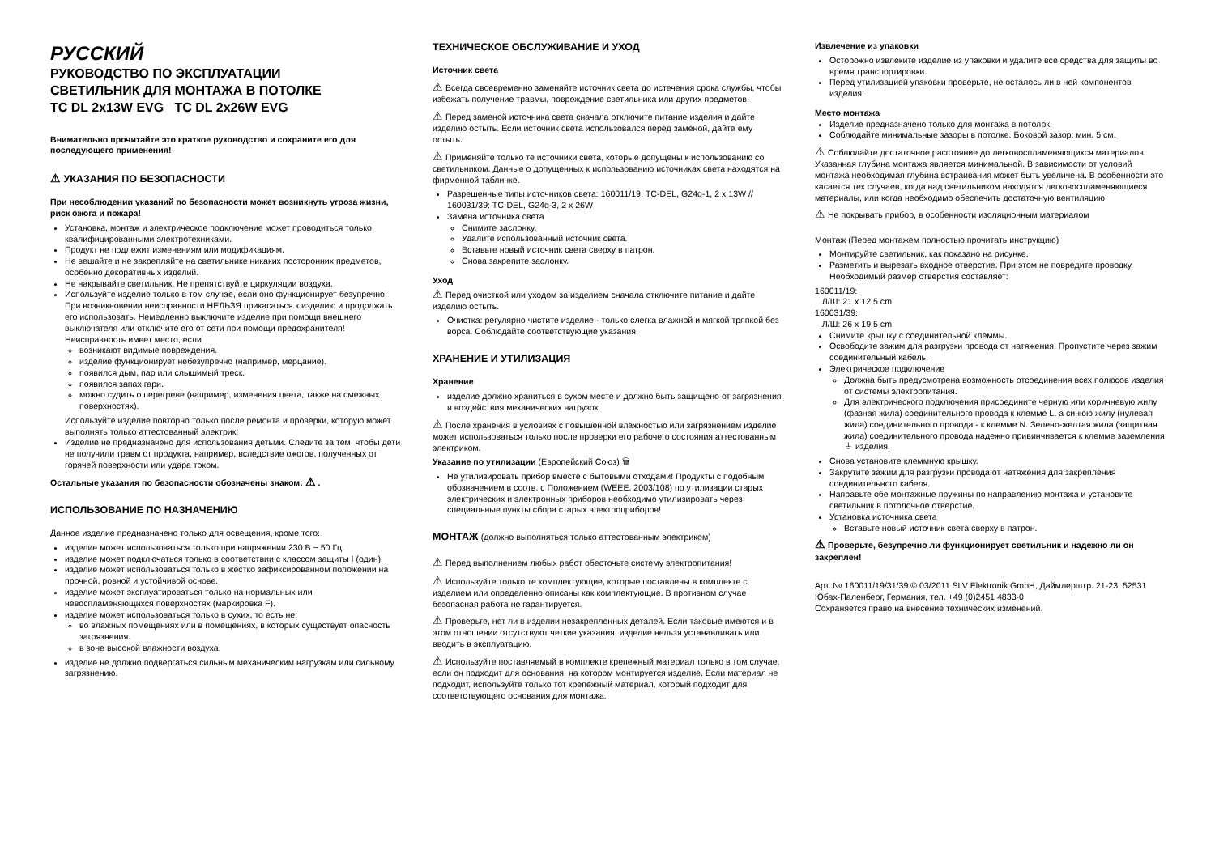РУССКИЙ
РУКОВОДСТВО ПО ЭКСПЛУАТАЦИИ
СВЕТИЛЬНИК ДЛЯ МОНТАЖА В ПОТОЛКЕ
TC DL 2x13W EVG TC DL 2x26W EVG
Внимательно прочитайте это краткое руководство и сохраните его для последующего применения!
⚠ УКАЗАНИЯ ПО БЕЗОПАСНОСТИ
При несоблюдении указаний по безопасности может возникнуть угроза жизни, риск ожога и пожара!
Установка, монтаж и электрическое подключение может проводиться только квалифицированными электротехниками.
Продукт не подлежит изменениям или модификациям.
Не вешайте и не закрепляйте на светильнике никаких посторонних предметов, особенно декоративных изделий.
Не накрывайте светильник. Не препятствуйте циркуляции воздуха.
Используйте изделие только в том случае, если оно функционирует безупречно! При возникновении неисправности НЕЛЬЗЯ прикасаться к изделию и продолжать его использовать. Немедленно выключите изделие при помощи внешнего выключателя или отключите его от сети при помощи предохранителя!
Неисправность имеет место, если
возникают видимые повреждения.
изделие функционирует небезупречно (например, мерцание).
появился дым, пар или слышимый треск.
появился запах гари.
можно судить о перегреве (например, изменения цвета, также на смежных поверхностях).
Используйте изделие повторно только после ремонта и проверки, которую может выполнять только аттестованный электрик!
Изделие не предназначено для использования детьми. Следите за тем, чтобы дети не получили травм от продукта, например, вследствие ожогов, полученных от горячей поверхности или удара током.
Остальные указания по безопасности обозначены знаком: ⚠ .
ИСПОЛЬЗОВАНИЕ ПО НАЗНАЧЕНИЮ
Данное изделие предназначено только для освещения, кроме того:
изделие может использоваться только при напряжении 230 В ~ 50 Гц.
изделие может подключаться только в соответствии с классом защиты I (один).
изделие может использоваться только в жестко зафиксированном положении на прочной, ровной и устойчивой основе.
изделие может эксплуатироваться только на нормальных или невоспламеняющихся поверхностях (маркировка F).
изделие может использоваться только в сухих, то есть не:
во влажных помещениях или в помещениях, в которых существует опасность загрязнения.
в зоне высокой влажности воздуха.
изделие не должно подвергаться сильным механическим нагрузкам или сильному загрязнению.
ТЕХНИЧЕСКОЕ ОБСЛУЖИВАНИЕ И УХОД
Источник света
⚠ Всегда своевременно заменяйте источник света до истечения срока службы, чтобы избежать получение травмы, повреждение светильника или других предметов.
⚠ Перед заменой источника света сначала отключите питание изделия и дайте изделию остыть. Если источник света использовался перед заменой, дайте ему остыть.
⚠ Применяйте только те источники света, которые допущены к использованию со светильником. Данные о допущенных к использованию источниках света находятся на фирменной табличке.
Разрешенные типы источников света: 160011/19: TC-DEL, G24q-1, 2 x 13W // 160031/39: TC-DEL, G24q-3, 2 x 26W
Замена источника света
Снимите заслонку.
Удалите использованный источник света.
Вставьте новый источник света сверху в патрон.
Снова закрепите заслонку.
Уход
⚠ Перед очисткой или уходом за изделием сначала отключите питание и дайте изделию остыть.
Очистка: регулярно чистите изделие - только слегка влажной и мягкой тряпкой без ворса. Соблюдайте соответствующие указания.
ХРАНЕНИЕ И УТИЛИЗАЦИЯ
Хранение
изделие должно храниться в сухом месте и должно быть защищено от загрязнения и воздействия механических нагрузок.
⚠ После хранения в условиях с повышенной влажностью или загрязнением изделие может использоваться только после проверки его рабочего состояния аттестованным электриком.
Указание по утилизации (Европейский Союз) 🗑
Не утилизировать прибор вместе с бытовыми отходами! Продукты с подобным обозначением в соотв. с Положением (WEEE, 2003/108) по утилизации старых электрических и электронных приборов необходимо утилизировать через специальные пункты сбора старых электроприборов!
МОНТАЖ (должно выполняться только аттестованным электриком)
⚠ Перед выполнением любых работ обесточьте систему электропитания!
⚠ Используйте только те комплектующие, которые поставлены в комплекте с изделием или определенно описаны как комплектующие. В противном случае безопасная работа не гарантируется.
⚠ Проверьте, нет ли в изделии незакрепленных деталей. Если таковые имеются и в этом отношении отсутствуют четкие указания, изделие нельзя устанавливать или вводить в эксплуатацию.
⚠ Используйте поставляемый в комплекте крепежный материал только в том случае, если он подходит для основания, на котором монтируется изделие. Если материал не подходит, используйте только тот крепежный материал, который подходит для соответствующего основания для монтажа.
Извлечение из упаковки
Осторожно извлеките изделие из упаковки и удалите все средства для защиты во время транспортировки.
Перед утилизацией упаковки проверьте, не осталось ли в ней компонентов изделия.
Место монтажа
Изделие предназначено только для монтажа в потолок.
Соблюдайте минимальные зазоры в потолке. Боковой зазор: мин. 5 см.
⚠ Соблюдайте достаточное расстояние до легковоспламеняющихся материалов. Указанная глубина монтажа является минимальной. В зависимости от условий монтажа необходимая глубина встраивания может быть увеличена. В особенности это касается тех случаев, когда над светильником находятся легковоспламеняющиеся материалы, или когда необходимо обеспечить достаточную вентиляцию.
⚠ Не покрывать прибор, в особенности изоляционным материалом
Монтаж (Перед монтажем полностью прочитать инструкцию)
Монтируйте светильник, как показано на рисунке.
Разметить и вырезать входное отверстие. При этом не повредите проводку. Необходимый размер отверстия составляет:
160011/19:
Л/Ш: 21 x 12,5 cm
160031/39:
Л/Ш: 26 x 19,5 cm
Снимите крышку с соединительной клеммы.
Освободите зажим для разгрузки провода от натяжения. Пропустите через зажим соединительный кабель.
Электрическое подключение
Должна быть предусмотрена возможность отсоединения всех полюсов изделия от системы электропитания.
Для электрического подключения присоедините черную или коричневую жилу (фазная жила) соединительного провода к клемме L, а синюю жилу (нулевая жила) соединительного провода - к клемме N. Зелено-желтая жила (защитная жила) соединительного провода надежно привинчивается к клемме заземления ⏚ изделия.
Снова установите клеммную крышку.
Закрутите зажим для разгрузки провода от натяжения для закрепления соединительного кабеля.
Направьте обе монтажные пружины по направлению монтажа и установите светильник в потолочное отверстие.
Установка источника света
Вставьте новый источник света сверху в патрон.
⚠ Проверьте, безупречно ли функционирует светильник и надежно ли он закреплен!
Арт. № 160011/19/31/39 © 03/2011 SLV Elektronik GmbH, Даймлерштр. 21-23, 52531 Юбах-Паленберг, Германия, тел. +49 (0)2451 4833-0
Сохраняется право на внесение технических изменений.